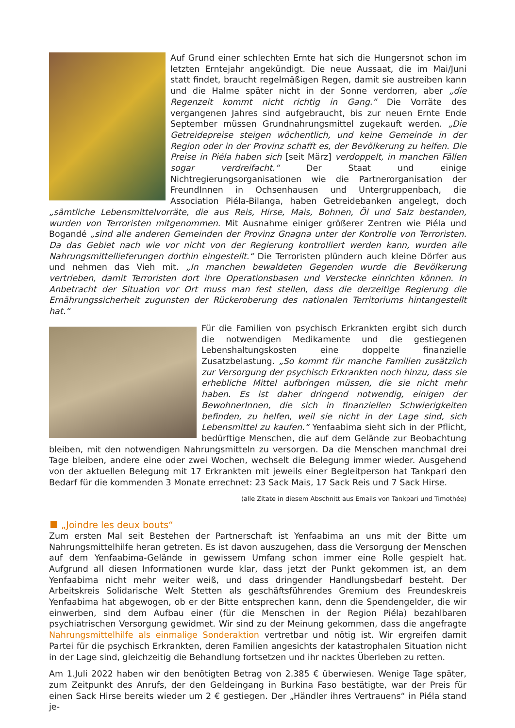Auf Grund einer schlechten Ernte hat sich die Hungersnot schon im letzten Erntejahr angekündigt. Die neue Aussaat, die im Mai/Juni statt findet, braucht regelmäßigen Regen, damit sie austreiben kann und die Halme später nicht in der Sonne verdorren, aber „die Regenzeit kommt nicht richtig in Gang.“ Die Vorräte des vergangenen Jahres sind aufgebraucht, bis zur neuen Ernte Ende September müssen Grundnahrungsmittel zugekauft werden. „Die Getreidepreise steigen wöchentlich, und keine Gemeinde in der Region oder in der Provinz schafft es, der Bevölkerung zu helfen. Die Preise in Piéla haben sich [seit März] verdoppelt, in manchen Fällen sogar verdreifacht.“ Der Staat und einige Nichtregierungsorganisationen wie die Partnerorganisation der FreundInnen in Ochsenhausen und Untergruppenbach, die Association Piéla-Bilanga, haben Getreidebanken angelegt, doch „sämtliche Lebensmittelvorräte, die aus Reis, Hirse, Mais, Bohnen, Öl und Salz bestanden, wurden von Terroristen mitgenommen. Mit Ausnahme einiger größerer Zentren wie Piéla und Bogandé „sind alle anderen Gemeinden der Provinz Gnagna unter der Kontrolle von Terroristen. Da das Gebiet nach wie vor nicht von der Regierung kontrolliert werden kann, wurden alle Nahrungsmittellieferungen dorthin eingestellt.“ Die Terroristen plündern auch kleine Dörfer aus und nehmen das Vieh mit. „In manchen bewaldeten Gegenden wurde die Bevölkerung vertrieben, damit Terroristen dort ihre Operationsbasen und Verstecke einrichten können. In Anbetracht der Situation vor Ort muss man fest stellen, dass die derzeitige Regierung die Ernährungssicherheit zugunsten der Rückeroberung des nationalen Territoriums hintangestellt hat.“
Für die Familien von psychisch Erkrankten ergibt sich durch die notwendigen Medikamente und die gestiegenen Lebenshaltungskosten eine doppelte finanzielle Zusatzbelastung. „So kommt für manche Familien zusätzlich zur Versorgung der psychisch Erkrankten noch hinzu, dass sie erhebliche Mittel aufbringen müssen, die sie nicht mehr haben. Es ist daher dringend notwendig, einigen der BewohnerInnen, die sich in finanziellen Schwierigkeiten befinden, zu helfen, weil sie nicht in der Lage sind, sich Lebensmittel zu kaufen.“ Yenfaabima sieht sich in der Pflicht, bedürftige Menschen, die auf dem Gelände zur Beobachtung bleiben, mit den notwendigen Nahrungsmitteln zu versorgen. Da die Menschen manchmal drei Tage bleiben, andere eine oder zwei Wochen, wechselt die Belegung immer wieder. Ausgehend von der aktuellen Belegung mit 17 Erkrankten mit jeweils einer Begleitperson hat Tankpari den Bedarf für die kommenden 3 Monate errechnet: 23 Sack Mais, 17 Sack Reis und 7 Sack Hirse.
(alle Zitate in diesem Abschnitt aus Emails von Tankpari und Timothée)
„Joindre les deux bouts“
Zum ersten Mal seit Bestehen der Partnerschaft ist Yenfaabima an uns mit der Bitte um Nahrungsmittelhilfe heran getreten. Es ist davon auszugehen, dass die Versorgung der Menschen auf dem Yenfaabima-Gelände in gewissem Umfang schon immer eine Rolle gespielt hat. Aufgrund all diesen Informationen wurde klar, dass jetzt der Punkt gekommen ist, an dem Yenfaabima nicht mehr weiter weiß, und dass dringender Handlungsbedarf besteht. Der Arbeitskreis Solidarische Welt Stetten als geschäftsführendes Gremium des Freundeskreis Yenfaabima hat abgewogen, ob er der Bitte entsprechen kann, denn die Spendengelder, die wir einwerben, sind dem Aufbau einer (für die Menschen in der Region Piéla) bezahlbaren psychiatrischen Versorgung gewidmet. Wir sind zu der Meinung gekommen, dass die angefragte Nahrungsmittelhilfe als einmalige Sonderaktion vertretbar und nötig ist. Wir ergreifen damit Partei für die psychisch Erkrankten, deren Familien angesichts der katastrophalen Situation nicht in der Lage sind, gleichzeitig die Behandlung fortsetzen und ihr nacktes Überleben zu retten.
Am 1.Juli 2022 haben wir den benötigten Betrag von 2.385 € überwiesen. Wenige Tage später, zum Zeitpunkt des Anrufs, der den Geldeingang in Burkina Faso bestätigte, war der Preis für einen Sack Hirse bereits wieder um 2 € gestiegen. Der „Händler ihres Vertrauens“ in Piéla stand je-